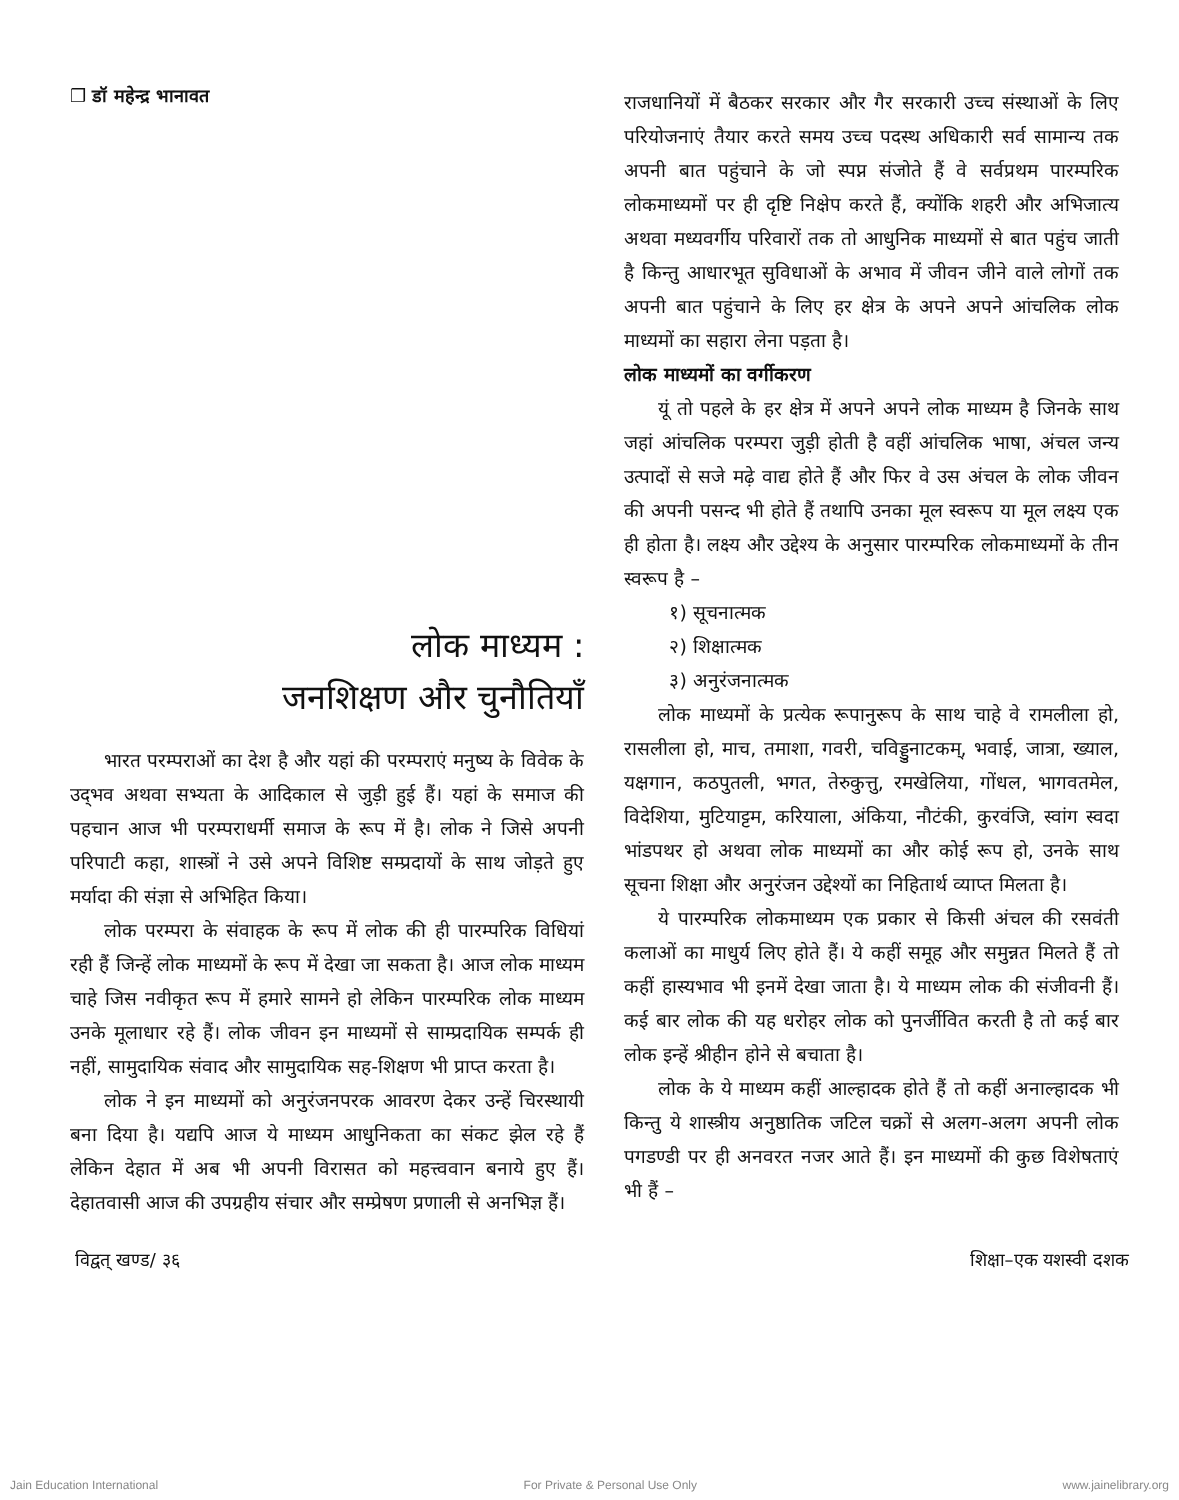❒ डॉ महेन्द्र भानावत
लोक माध्यम :
जनशिक्षण और चुनौतियाँ
भारत परम्पराओं का देश है और यहां की परम्पराएं मनुष्य के विवेक के उद्‌भव अथवा सभ्यता के आदिकाल से जुड़ी हुई हैं। यहां के समाज की पहचान आज भी परम्पराधर्मी समाज के रूप में है। लोक ने जिसे अपनी परिपाटी कहा, शास्त्रों ने उसे अपने विशिष्ट सम्प्रदायों के साथ जोड़ते हुए मर्यादा की संज्ञा से अभिहित किया।
लोक परम्परा के संवाहक के रूप में लोक की ही पारम्परिक विधियां रही हैं जिन्हें लोक माध्यमों के रूप में देखा जा सकता है। आज लोक माध्यम चाहे जिस नवीकृत रूप में हमारे सामने हो लेकिन पारम्परिक लोक माध्यम उनके मूलाधार रहे हैं। लोक जीवन इन माध्यमों से साम्प्रदायिक सम्पर्क ही नहीं, सामुदायिक संवाद और सामुदायिक सह-शिक्षण भी प्राप्त करता है।
लोक ने इन माध्यमों को अनुरंजनपरक आवरण देकर उन्हें चिरस्थायी बना दिया है। यद्यपि आज ये माध्यम आधुनिकता का संकट झेल रहे हैं लेकिन देहात में अब भी अपनी विरासत को महत्त्ववान बनाये हुए हैं। देहातवासी आज की उपग्रहीय संचार और सम्प्रेषण प्रणाली से अनभिज्ञ हैं।
राजधानियों में बैठकर सरकार और गैर सरकारी उच्च संस्थाओं के लिए परियोजनाएं तैयार करते समय उच्च पदस्थ अधिकारी सर्व सामान्य तक अपनी बात पहुंचाने के जो स्पप्न संजोते हैं वे सर्वप्रथम पारम्परिक लोकमाध्यमों पर ही दृष्टि निक्षेप करते हैं, क्योंकि शहरी और अभिजात्य अथवा मध्यवर्गीय परिवारों तक तो आधुनिक माध्यमों से बात पहुंच जाती है किन्तु आधारभूत सुविधाओं के अभाव में जीवन जीने वाले लोगों तक अपनी बात पहुंचाने के लिए हर क्षेत्र के अपने अपने आंचलिक लोक माध्यमों का सहारा लेना पड़ता है।
लोक माध्यमों का वर्गीकरण
यूं तो पहले के हर क्षेत्र में अपने अपने लोक माध्यम है जिनके साथ जहां आंचलिक परम्परा जुड़ी होती है वहीं आंचलिक भाषा, अंचल जन्य उत्पादों से सजे मढ़े वाद्य होते हैं और फिर वे उस अंचल के लोक जीवन की अपनी पसन्द भी होते हैं तथापि उनका मूल स्वरूप या मूल लक्ष्य एक ही होता है। लक्ष्य और उद्देश्य के अनुसार पारम्परिक लोकमाध्यमों के तीन स्वरूप है –
१) सूचनात्मक
२) शिक्षात्मक
३) अनुरंजनात्मक
लोक माध्यमों के प्रत्येक रूपानुरूप के साथ चाहे वे रामलीला हो, रासलीला हो, माच, तमाशा, गवरी, चविड्डुनाटकम्, भवाई, जात्रा, ख्याल, यक्षगान, कठपुतली, भगत, तेरुकुत्तु, रमखेलिया, गोंधल, भागवतमेल, विदेशिया, मुटियाट्टम, करियाला, अंकिया, नौटंकी, कुरवंजि, स्वांग स्वदा भांडपथर हो अथवा लोक माध्यमों का और कोई रूप हो, उनके साथ सूचना शिक्षा और अनुरंजन उद्देश्यों का निहितार्थ व्याप्त मिलता है।
ये पारम्परिक लोकमाध्यम एक प्रकार से किसी अंचल की रसवंती कलाओं का माधुर्य लिए होते हैं। ये कहीं समूह और समुन्नत मिलते हैं तो कहीं हास्यभाव भी इनमें देखा जाता है। ये माध्यम लोक की संजीवनी हैं। कई बार लोक की यह धरोहर लोक को पुनर्जीवित करती है तो कई बार लोक इन्हें श्रीहीन होने से बचाता है।
लोक के ये माध्यम कहीं आल्हादक होते हैं तो कहीं अनाल्हादक भी किन्तु ये शास्त्रीय अनुष्ठातिक जटिल चक्रों से अलग-अलग अपनी लोक पगडण्डी पर ही अनवरत नजर आते हैं। इन माध्यमों की कुछ विशेषताएं भी हैं –
विद्वत् खण्ड/ ३६ शिक्षा–एक यशस्वी दशक
Jain Education International For Private & Personal Use Only www.jainelibrary.org